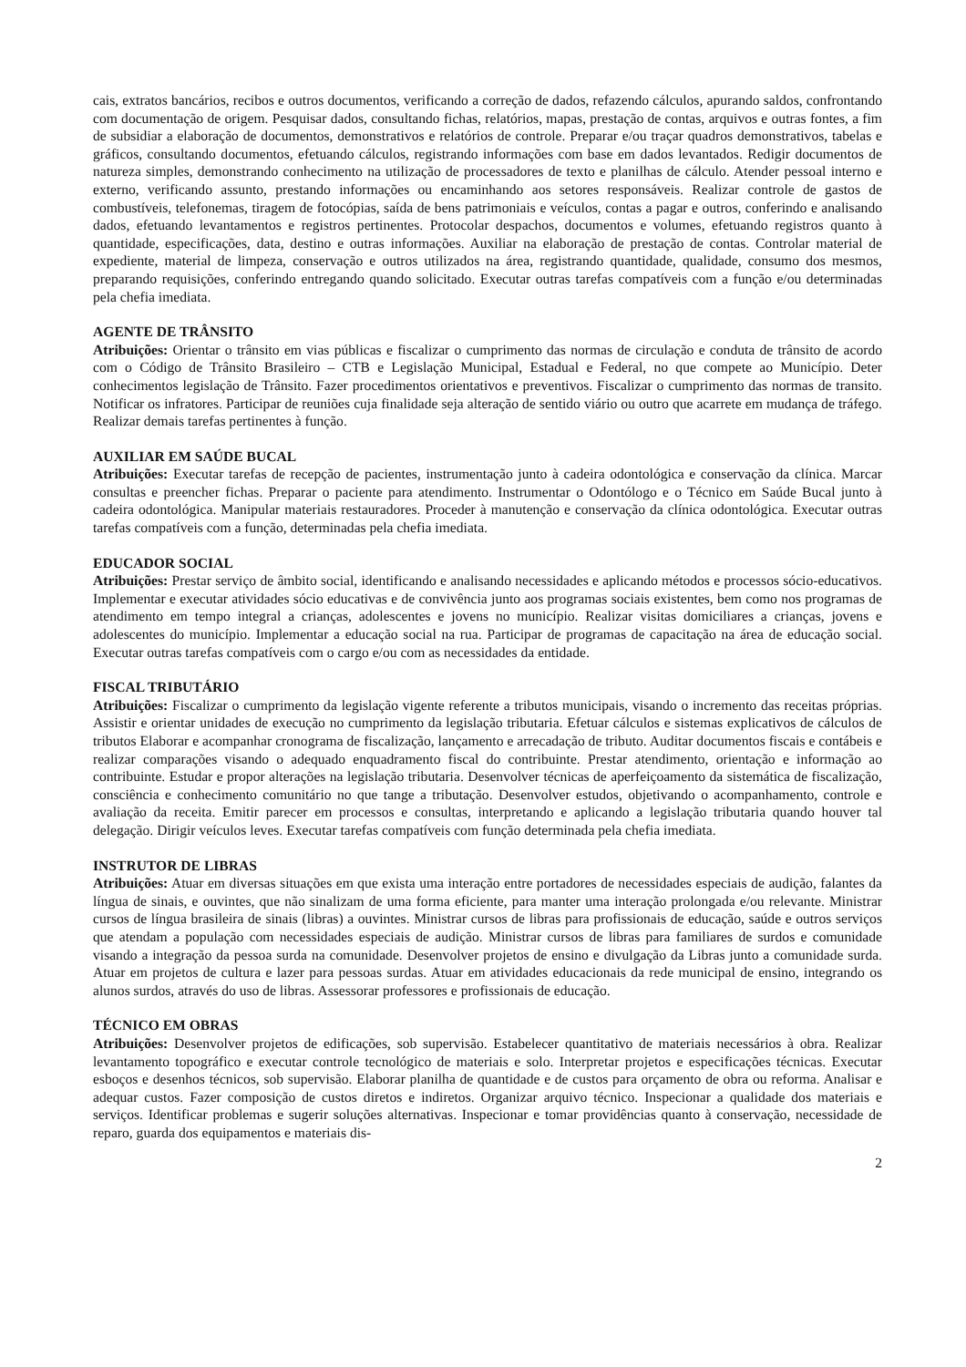cais, extratos bancários, recibos e outros documentos, verificando a correção de dados, refazendo cálculos, apurando saldos, confrontando com documentação de origem. Pesquisar dados, consultando fichas, relatórios, mapas, prestação de contas, arquivos e outras fontes, a fim de subsidiar a elaboração de documentos, demonstrativos e relatórios de controle. Preparar e/ou traçar quadros demonstrativos, tabelas e gráficos, consultando documentos, efetuando cálculos, registrando informações com base em dados levantados. Redigir documentos de natureza simples, demonstrando conhecimento na utilização de processadores de texto e planilhas de cálculo. Atender pessoal interno e externo, verificando assunto, prestando informações ou encaminhando aos setores responsáveis. Realizar controle de gastos de combustíveis, telefonemas, tiragem de fotocópias, saída de bens patrimoniais e veículos, contas a pagar e outros, conferindo e analisando dados, efetuando levantamentos e registros pertinentes. Protocolar despachos, documentos e volumes, efetuando registros quanto à quantidade, especificações, data, destino e outras informações. Auxiliar na elaboração de prestação de contas. Controlar material de expediente, material de limpeza, conservação e outros utilizados na área, registrando quantidade, qualidade, consumo dos mesmos, preparando requisições, conferindo entregando quando solicitado. Executar outras tarefas compatíveis com a função e/ou determinadas pela chefia imediata.
AGENTE DE TRÂNSITO
Atribuições: Orientar o trânsito em vias públicas e fiscalizar o cumprimento das normas de circulação e conduta de trânsito de acordo com o Código de Trânsito Brasileiro – CTB e Legislação Municipal, Estadual e Federal, no que compete ao Município. Deter conhecimentos legislação de Trânsito. Fazer procedimentos orientativos e preventivos. Fiscalizar o cumprimento das normas de transito. Notificar os infratores. Participar de reuniões cuja finalidade seja alteração de sentido viário ou outro que acarrete em mudança de tráfego. Realizar demais tarefas pertinentes à função.
AUXILIAR EM SAÚDE BUCAL
Atribuições: Executar tarefas de recepção de pacientes, instrumentação junto à cadeira odontológica e conservação da clínica. Marcar consultas e preencher fichas. Preparar o paciente para atendimento. Instrumentar o Odontólogo e o Técnico em Saúde Bucal junto à cadeira odontológica. Manipular materiais restauradores. Proceder à manutenção e conservação da clínica odontológica. Executar outras tarefas compatíveis com a função, determinadas pela chefia imediata.
EDUCADOR SOCIAL
Atribuições: Prestar serviço de âmbito social, identificando e analisando necessidades e aplicando métodos e processos sócio-educativos. Implementar e executar atividades sócio educativas e de convivência junto aos programas sociais existentes, bem como nos programas de atendimento em tempo integral a crianças, adolescentes e jovens no município. Realizar visitas domiciliares a crianças, jovens e adolescentes do município. Implementar a educação social na rua. Participar de programas de capacitação na área de educação social. Executar outras tarefas compatíveis com o cargo e/ou com as necessidades da entidade.
FISCAL TRIBUTÁRIO
Atribuições: Fiscalizar o cumprimento da legislação vigente referente a tributos municipais, visando o incremento das receitas próprias. Assistir e orientar unidades de execução no cumprimento da legislação tributaria. Efetuar cálculos e sistemas explicativos de cálculos de tributos Elaborar e acompanhar cronograma de fiscalização, lançamento e arrecadação de tributo. Auditar documentos fiscais e contábeis e realizar comparações visando o adequado enquadramento fiscal do contribuinte. Prestar atendimento, orientação e informação ao contribuinte. Estudar e propor alterações na legislação tributaria. Desenvolver técnicas de aperfeiçoamento da sistemática de fiscalização, consciência e conhecimento comunitário no que tange a tributação. Desenvolver estudos, objetivando o acompanhamento, controle e avaliação da receita. Emitir parecer em processos e consultas, interpretando e aplicando a legislação tributaria quando houver tal delegação. Dirigir veículos leves. Executar tarefas compatíveis com função determinada pela chefia imediata.
INSTRUTOR DE LIBRAS
Atribuições: Atuar em diversas situações em que exista uma interação entre portadores de necessidades especiais de audição, falantes da língua de sinais, e ouvintes, que não sinalizam de uma forma eficiente, para manter uma interação prolongada e/ou relevante. Ministrar cursos de língua brasileira de sinais (libras) a ouvintes. Ministrar cursos de libras para profissionais de educação, saúde e outros serviços que atendam a população com necessidades especiais de audição. Ministrar cursos de libras para familiares de surdos e comunidade visando a integração da pessoa surda na comunidade. Desenvolver projetos de ensino e divulgação da Libras junto a comunidade surda. Atuar em projetos de cultura e lazer para pessoas surdas. Atuar em atividades educacionais da rede municipal de ensino, integrando os alunos surdos, através do uso de libras. Assessorar professores e profissionais de educação.
TÉCNICO EM OBRAS
Atribuições: Desenvolver projetos de edificações, sob supervisão. Estabelecer quantitativo de materiais necessários à obra. Realizar levantamento topográfico e executar controle tecnológico de materiais e solo. Interpretar projetos e especificações técnicas. Executar esboços e desenhos técnicos, sob supervisão. Elaborar planilha de quantidade e de custos para orçamento de obra ou reforma. Analisar e adequar custos. Fazer composição de custos diretos e indiretos. Organizar arquivo técnico. Inspecionar a qualidade dos materiais e serviços. Identificar problemas e sugerir soluções alternativas. Inspecionar e tomar providências quanto à conservação, necessidade de reparo, guarda dos equipamentos e materiais dis-
2